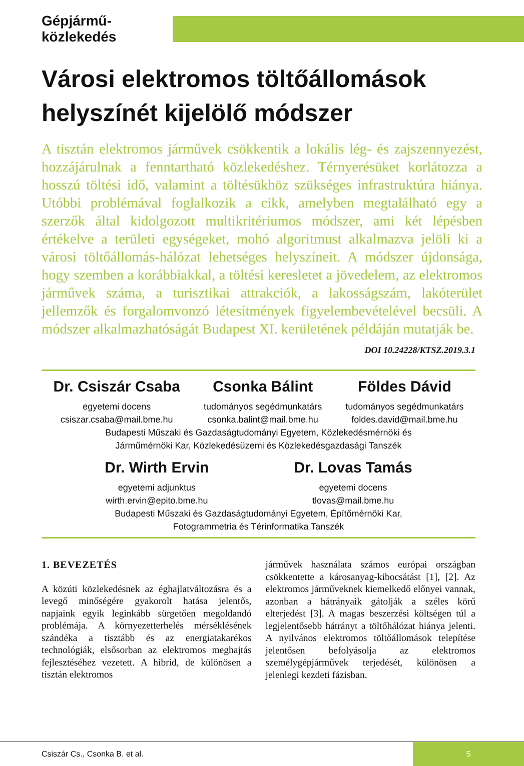Gépjármű-közlekedés
Városi elektromos töltőállomások helyszínét kijelölő módszer
A tisztán elektromos járművek csökkentik a lokális lég- és zajszennyezést, hozzájárulnak a fenntartható közlekedéshez. Térnyerésüket korlátozza a hosszú töltési idő, valamint a töltésükhöz szükséges infrastruktúra hiánya. Utóbbi problémával foglalkozik a cikk, amelyben megtalálható egy a szerzők által kidolgozott multikritériumos módszer, ami két lépésben értékelve a területi egységeket, mohó algoritmust alkalmazva jelöli ki a városi töltőállomás-hálózat lehetséges helyszíneit. A módszer újdonsága, hogy szemben a korábbiakkal, a töltési keresletet a jövedelem, az elektromos járművek száma, a turisztikai attrakciók, a lakosságszám, lakóterület jellemzők és forgalomvonzó létesítmények figyelembevételével becsüli. A módszer alkalmazhatóságát Budapest XI. kerületének példáján mutatják be.
DOI 10.24228/KTSZ.2019.3.1
Dr. Csiszár Csaba
egyetemi docens
csiszar.csaba@mail.bme.hu
Csonka Bálint
tudományos segédmunkatárs
csonka.balint@mail.bme.hu
Földes Dávid
tudományos segédmunkatárs
foldes.david@mail.bme.hu
Budapesti Műszaki és Gazdaságtudományi Egyetem, Közlekedésmérnöki és
Járműmérnöki Kar, Közlekedésüzemi és Közlekedésgazdasági Tanszék
Dr. Wirth Ervin
egyetemi adjunktus
wirth.ervin@epito.bme.hu
Dr. Lovas Tamás
egyetemi docens
tlovas@mail.bme.hu
Budapesti Műszaki és Gazdaságtudományi Egyetem, Építőmérnöki Kar,
Fotogrammetria és Térinformatika Tanszék
1. BEVEZETÉS
A közúti közlekedésnek az éghajlatváltozásra és a levegő minőségére gyakorolt hatása jelentős, napjaink egyik leginkább sürgetően megoldandó problémája. A környezetterhelés mérséklésének szándéka a tisztább és az energiatakarékos technológiák, elsősorban az elektromos meghajtás fejlesztéséhez vezetett. A hibrid, de különösen a tisztán elektromos
járművek használata számos európai országban csökkentette a károsanyag-kibocsátást [1], [2]. Az elektromos járműveknek kiemelkedő előnyei vannak, azonban a hátrányaik gátolják a széles körű elterjedést [3]. A magas beszerzési költségen túl a legjelentősebb hátrányt a töltőhálózat hiánya jelenti. A nyilvános elektromos töltőállomások telepítése jelentősen befolyásolja az elektromos személygépjárművek terjedését, különösen a jelenlegi kezdeti fázisban.
Csiszár Cs., Csonka B. et al.
5